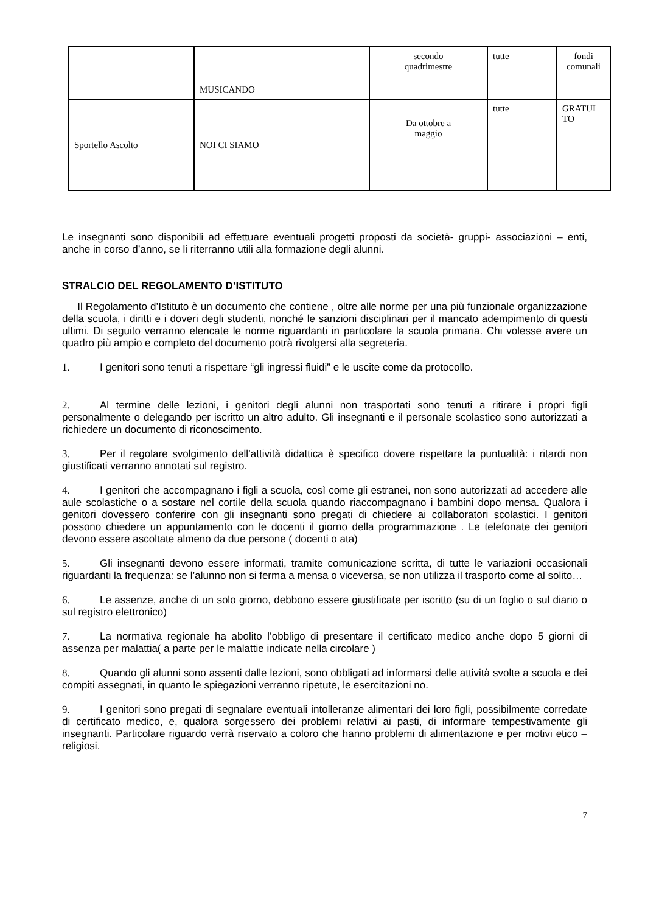| | MUSICANDO | secondo quadrimestre | tutte | fondi comunali |
| Sportello Ascolto | NOI CI SIAMO | Da ottobre a maggio | tutte | GRATUI TO |
Le insegnanti sono disponibili ad effettuare eventuali progetti proposti da società- gruppi- associazioni – enti, anche in corso d’anno, se li riterranno utili alla formazione degli alunni.
STRALCIO DEL REGOLAMENTO D’ISTITUTO
Il Regolamento d’Istituto è un documento che contiene , oltre alle norme per una più funzionale organizzazione della scuola, i diritti e i doveri degli studenti, nonché le sanzioni disciplinari per il mancato adempimento di questi ultimi. Di seguito verranno elencate le norme riguardanti in particolare la scuola primaria. Chi volesse avere un quadro più ampio e completo del documento potrà rivolgersi alla segreteria.
1. I genitori sono tenuti a rispettare “gli ingressi fluidi” e le uscite come da protocollo.
2. Al termine delle lezioni, i genitori degli alunni non trasportati sono tenuti a ritirare i propri figli personalmente o delegando per iscritto un altro adulto. Gli insegnanti e il personale scolastico sono autorizzati a richiedere un documento di riconoscimento.
3. Per il regolare svolgimento dell’attività didattica è specifico dovere rispettare la puntualità: i ritardi non giustificati verranno annotati sul registro.
4. I genitori che accompagnano i figli a scuola, così come gli estranei, non sono autorizzati ad accedere alle aule scolastiche o a sostare nel cortile della scuola quando riaccompagnano i bambini dopo mensa. Qualora i genitori dovessero conferire con gli insegnanti sono pregati di chiedere ai collaboratori scolastici. I genitori possono chiedere un appuntamento con le docenti il giorno della programmazione . Le telefonate dei genitori devono essere ascoltate almeno da due persone ( docenti o ata)
5. Gli insegnanti devono essere informati, tramite comunicazione scritta, di tutte le variazioni occasionali riguardanti la frequenza: se l’alunno non si ferma a mensa o viceversa, se non utilizza il trasporto come al solito…
6. Le assenze, anche di un solo giorno, debbono essere giustificate per iscritto (su di un foglio o sul diario o sul registro elettronico)
7. La normativa regionale ha abolito l’obbligo di presentare il certificato medico anche dopo 5 giorni di assenza per malattia( a parte per le malattie indicate nella circolare )
8. Quando gli alunni sono assenti dalle lezioni, sono obbligati ad informarsi delle attività svolte a scuola e dei compiti assegnati, in quanto le spiegazioni verranno ripetute, le esercitazioni no.
9. I genitori sono pregati di segnalare eventuali intolleranze alimentari dei loro figli, possibilmente corredate di certificato medico, e, qualora sorgessero dei problemi relativi ai pasti, di informare tempestivamente gli insegnanti. Particolare riguardo verrà riservato a coloro che hanno problemi di alimentazione e per motivi etico – religiosi.
7